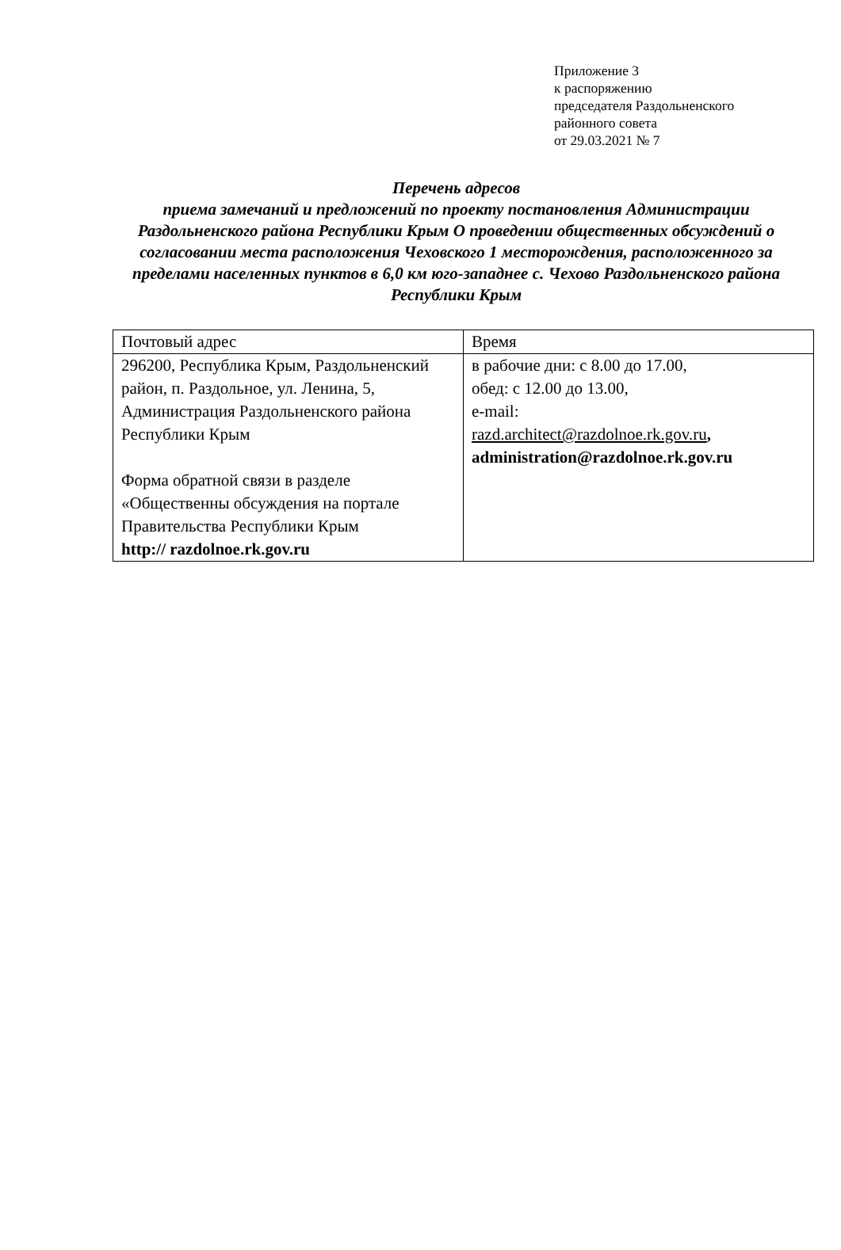Приложение 3
к распоряжению
председателя Раздольненского
районного совета
от 29.03.2021 № 7
Перечень адресов
приема замечаний и предложений по проекту постановления Администрации Раздольненского района Республики Крым О проведении общественных обсуждений о согласовании места расположения Чеховского 1 месторождения, расположенного за пределами населенных пунктов в 6,0 км юго-западнее с. Чехово Раздольненского района Республики Крым
| Почтовый адрес | Время |
| 296200, Республика Крым, Раздольненский район, п. Раздольное, ул. Ленина, 5, Администрация Раздольненского района Республики Крым Форма обратной связи в разделе «Общественны обсуждения на портале Правительства Республики Крым http:// razdolnoe.rk.gov.ru | в рабочие дни: с 8.00 до 17.00, обед: с 12.00 до 13.00, e-mail: razd.architect@razdolnoe.rk.gov.ru , administration@razdolnoe.rk.gov.ru |